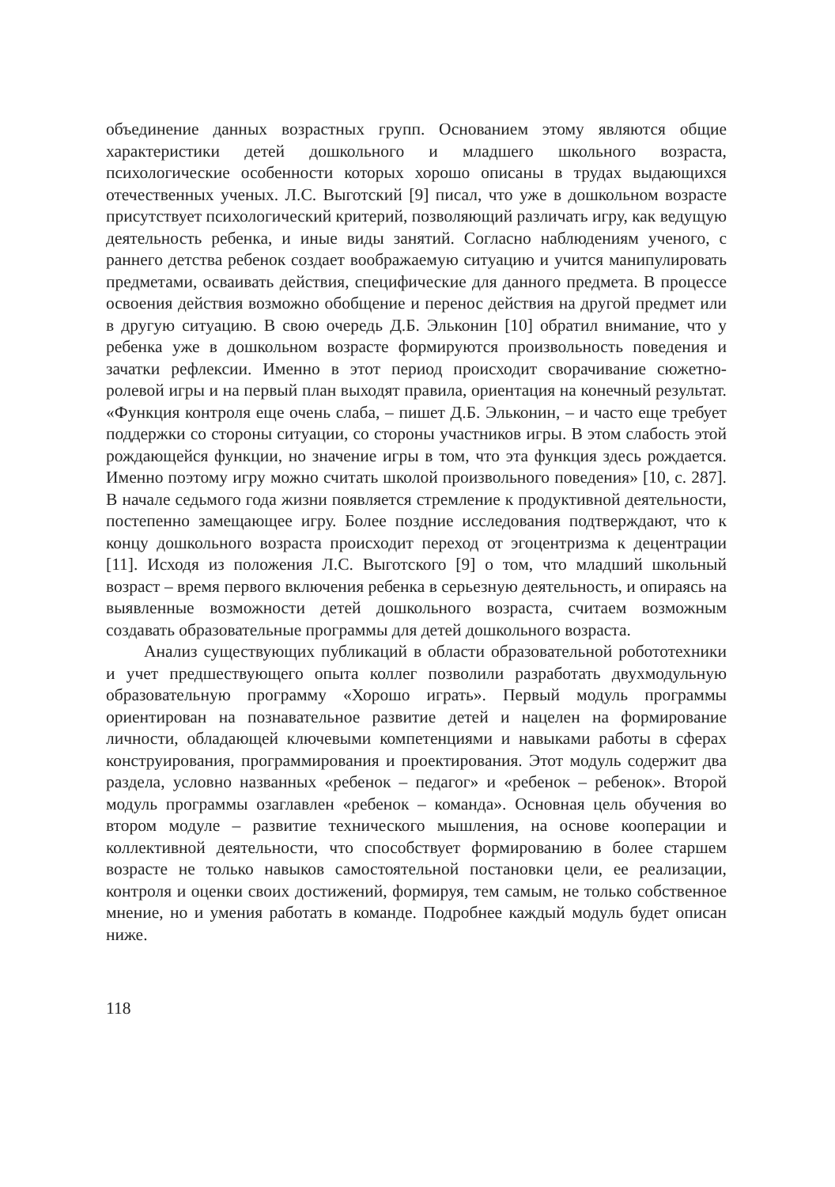объединение данных возрастных групп. Основанием этому являются общие характеристики детей дошкольного и младшего школьного возраста, психологические особенности которых хорошо описаны в трудах выдающихся отечественных ученых. Л.С. Выготский [9] писал, что уже в дошкольном возрасте присутствует психологический критерий, позволяющий различать игру, как ведущую деятельность ребенка, и иные виды занятий. Согласно наблюдениям ученого, с раннего детства ребенок создает воображаемую ситуацию и учится манипулировать предметами, осваивать действия, специфические для данного предмета. В процессе освоения действия возможно обобщение и перенос действия на другой предмет или в другую ситуацию. В свою очередь Д.Б. Эльконин [10] обратил внимание, что у ребенка уже в дошкольном возрасте формируются произвольность поведения и зачатки рефлексии. Именно в этот период происходит сворачивание сюжетно-ролевой игры и на первый план выходят правила, ориентация на конечный результат. «Функция контроля еще очень слаба, – пишет Д.Б. Эльконин, – и часто еще требует поддержки со стороны ситуации, со стороны участников игры. В этом слабость этой рождающейся функции, но значение игры в том, что эта функция здесь рождается. Именно поэтому игру можно считать школой произвольного поведения» [10, с. 287]. В начале седьмого года жизни появляется стремление к продуктивной деятельности, постепенно замещающее игру. Более поздние исследования подтверждают, что к концу дошкольного возраста происходит переход от эгоцентризма к децентрации [11]. Исходя из положения Л.С. Выготского [9] о том, что младший школьный возраст – время первого включения ребенка в серьезную деятельность, и опираясь на выявленные возможности детей дошкольного возраста, считаем возможным создавать образовательные программы для детей дошкольного возраста.
Анализ существующих публикаций в области образовательной робототехники и учет предшествующего опыта коллег позволили разработать двухмодульную образовательную программу «Хорошо играть». Первый модуль программы ориентирован на познавательное развитие детей и нацелен на формирование личности, обладающей ключевыми компетенциями и навыками работы в сферах конструирования, программирования и проектирования. Этот модуль содержит два раздела, условно названных «ребенок – педагог» и «ребенок – ребенок». Второй модуль программы озаглавлен «ребенок – команда». Основная цель обучения во втором модуле – развитие технического мышления, на основе кооперации и коллективной деятельности, что способствует формированию в более старшем возрасте не только навыков самостоятельной постановки цели, ее реализации, контроля и оценки своих достижений, формируя, тем самым, не только собственное мнение, но и умения работать в команде. Подробнее каждый модуль будет описан ниже.
118